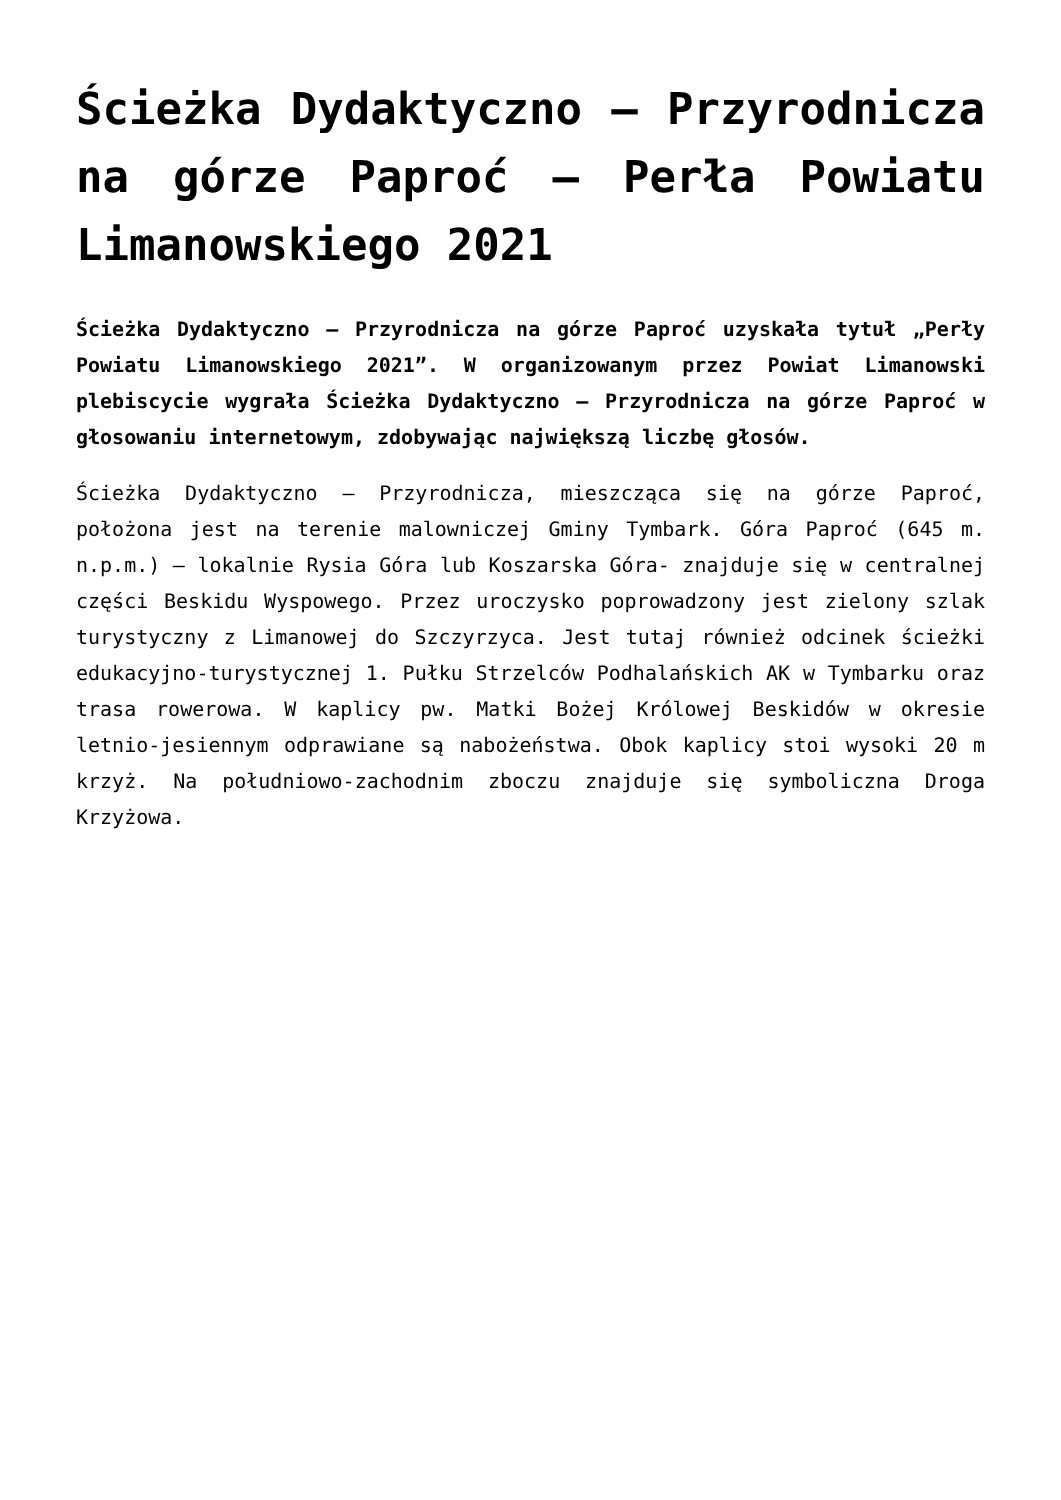Ścieżka Dydaktyczno – Przyrodnicza na górze Paproć – Perła Powiatu Limanowskiego 2021
Ścieżka Dydaktyczno – Przyrodnicza na górze Paproć uzyskała tytuł „Perły Powiatu Limanowskiego 2021”. W organizowanym przez Powiat Limanowski plebiscycie wygrała Ścieżka Dydaktyczno – Przyrodnicza na górze Paproć w głosowaniu internetowym, zdobywając największą liczbę głosów.
Ścieżka Dydaktyczno – Przyrodnicza, mieszcząca się na górze Paproć, położona jest na terenie malowniczej Gminy Tymbark. Góra Paproć (645 m. n.p.m.) – lokalnie Rysia Góra lub Koszarska Góra- znajduje się w centralnej części Beskidu Wyspowego. Przez uroczysko poprowadzony jest zielony szlak turystyczny z Limanowej do Szczyrzyca. Jest tutaj również odcinek ścieżki edukacyjno-turystycznej 1. Pułku Strzelców Podhalańskich AK w Tymbarku oraz trasa rowerowa. W kaplicy pw. Matki Bożej Królowej Beskidów w okresie letnio-jesiennym odprawiane są nabożeństwa. Obok kaplicy stoi wysoki 20 m krzyż. Na południowo-zachodnim zboczu znajduje się symboliczna Droga Krzyżowa.